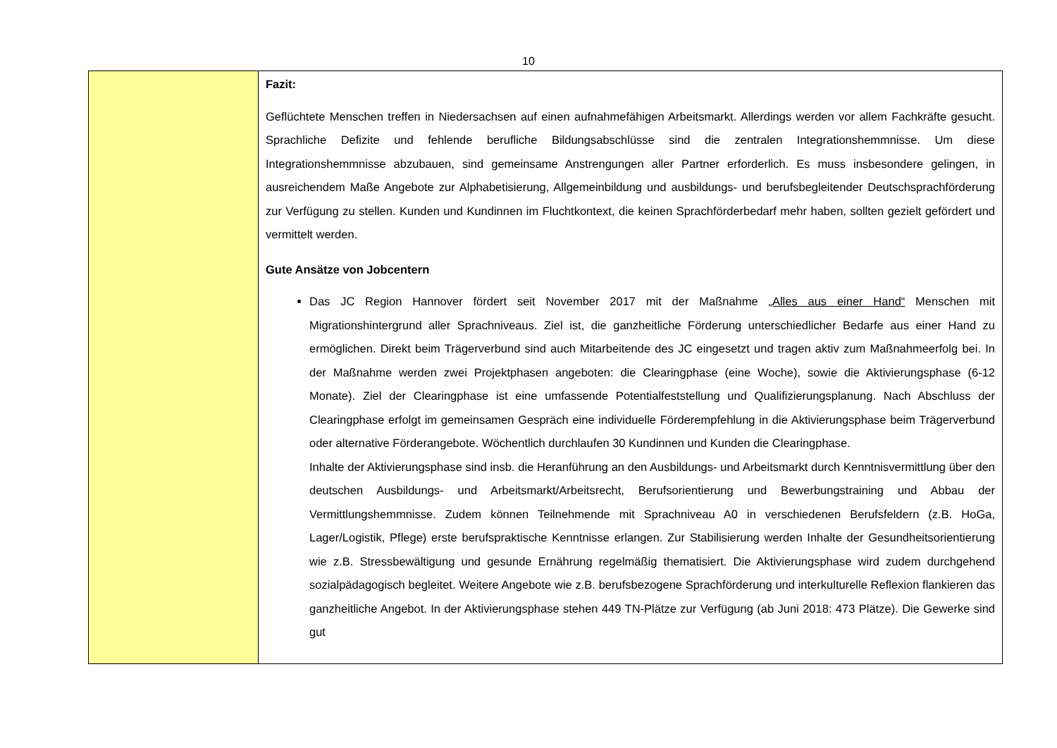10
| | Fazit: Geflüchtete Menschen treffen in Niedersachsen auf einen aufnahmefähigen Arbeitsmarkt. Allerdings werden vor allem Fachkräfte gesucht. Sprachliche Defizite und fehlende berufliche Bildungsabschlüsse sind die zentralen Integrations­hemmnisse. Um diese Integrationshemmnisse abzubauen, sind gemeinsame Anstrengungen aller Partner erforderlich. Es muss insbesondere gelingen, in ausreichendem Maße Angebote zur Alphabetisierung, Allgemeinbildung und ausbil­dungs- und berufsbegleitender Deutschsprachförderung zur Verfügung zu stellen. Kunden und Kundinnen im Fluchtkon­text, die keinen Sprachförderbedarf mehr haben, sollten gezielt gefördert und vermittelt werden. Gute Ansätze von Jobcentern Das JC Region Hannover fördert seit November 2017 mit der Maßnahme „Alles aus einer Hand“ Menschen mit Migrationshintergrund aller Sprachniveaus. Ziel ist, die ganzheitliche Förderung unterschiedlicher Bedarfe aus einer Hand zu ermöglichen. Direkt beim Trägerverbund sind auch Mitarbeitende des JC eingesetzt und tragen aktiv zum Maßnahmeerfolg bei. In der Maßnahme werden zwei Projektphasen angeboten: die Clearingphase (eine Woche), sowie die Aktivierungsphase (6-12 Monate). Ziel der Clearingphase ist eine umfassende Potential­feststellung und Qualifizierungsplanung. Nach Abschluss der Clearingphase erfolgt im gemeinsamen Gespräch eine individuelle Förderempfehlung in die Aktivierungsphase beim Trägerverbund oder alternative Förderange­bote. Wöchentlich durchlaufen 30 Kundinnen und Kunden die Clearingphase. Inhalte der Aktivierungsphase sind insb. die Heranführung an den Ausbildungs- und Arbeitsmarkt durch Kenntnis­vermittlung über den deutschen Ausbildungs- und Arbeitsmarkt/Arbeitsrecht, Berufsorientierung und Bewerbungs­training und Abbau der Vermittlungshemmnisse. Zudem können Teilnehmende mit Sprachniveau A0 in verschie­denen Berufsfeldern (z.B. HoGa, Lager/Logistik, Pflege) erste berufspraktische Kenntnisse erlangen. Zur Stabili­sierung werden Inhalte der Gesundheitsorientierung wie z.B. Stressbewältigung und gesunde Ernährung regel­mäßig thematisiert. Die Aktivierungsphase wird zudem durchgehend sozialpädagogisch begleitet. Weitere Ange­bote wie z.B. berufsbezogene Sprachförderung und interkulturelle Reflexion flankieren das ganzheitliche Angebot. In der Aktivierungsphase stehen 449 TN-Plätze zur Verfügung (ab Juni 2018: 473 Plätze). Die Gewerke sind gut |